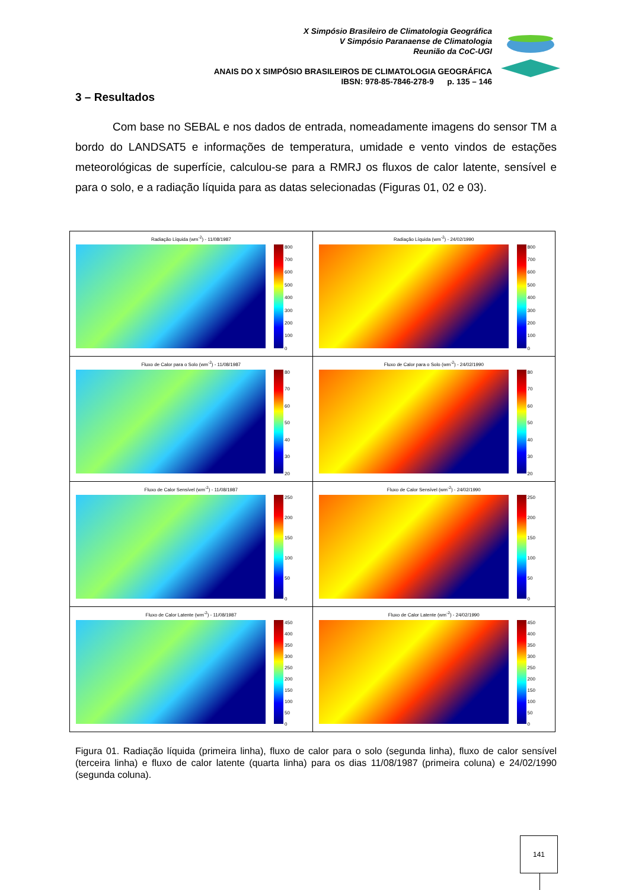X Simpósio Brasileiro de Climatologia Geográfica
V Simpósio Paranaense de Climatologia
Reunião da CoC-UGI
ANAIS DO X SIMPÓSIO BRASILEIROS DE CLIMATOLOGIA GEOGRÁFICA
IBSN: 978-85-7846-278-9 p. 135 – 146
3 – Resultados
Com base no SEBAL e nos dados de entrada, nomeadamente imagens do sensor TM a bordo do LANDSAT5 e informações de temperatura, umidade e vento vindos de estações meteorológicas de superfície, calculou-se para a RMRJ os fluxos de calor latente, sensível e para o solo, e a radiação líquida para as datas selecionadas (Figuras 01, 02 e 03).
| Radiação Líquida (wm<sup>-2</sup>) - 11/08/1987 800 700 600 500 400 300 200 100 0 | Radiação Líquida (wm<sup>-2</sup>) - 24/02/1990 800 700 600 500 400 300 200 100 0 |
| Fluxo de Calor para o Solo (wm<sup>-2</sup>) - 11/08/1987 80 70 60 50 40 30 20 | Fluxo de Calor para o Solo (wm<sup>-2</sup>) - 24/02/1990 80 70 60 50 40 30 20 |
| Fluxo de Calor Sensível (wm<sup>-2</sup>) - 11/08/1987 250 200 150 100 50 0 | Fluxo de Calor Sensível (wm<sup>-2</sup>) - 24/02/1990 250 200 150 100 50 0 |
| Fluxo de Calor Latente (wm<sup>-2</sup>) - 11/08/1987 450 400 350 300 250 200 150 100 50 0 | Fluxo de Calor Latente (wm<sup>-2</sup>) - 24/02/1990 450 400 350 300 250 200 150 100 50 0 |
Figura 01. Radiação líquida (primeira linha), fluxo de calor para o solo (segunda linha), fluxo de calor sensível (terceira linha) e fluxo de calor latente (quarta linha) para os dias 11/08/1987 (primeira coluna) e 24/02/1990 (segunda coluna).
141